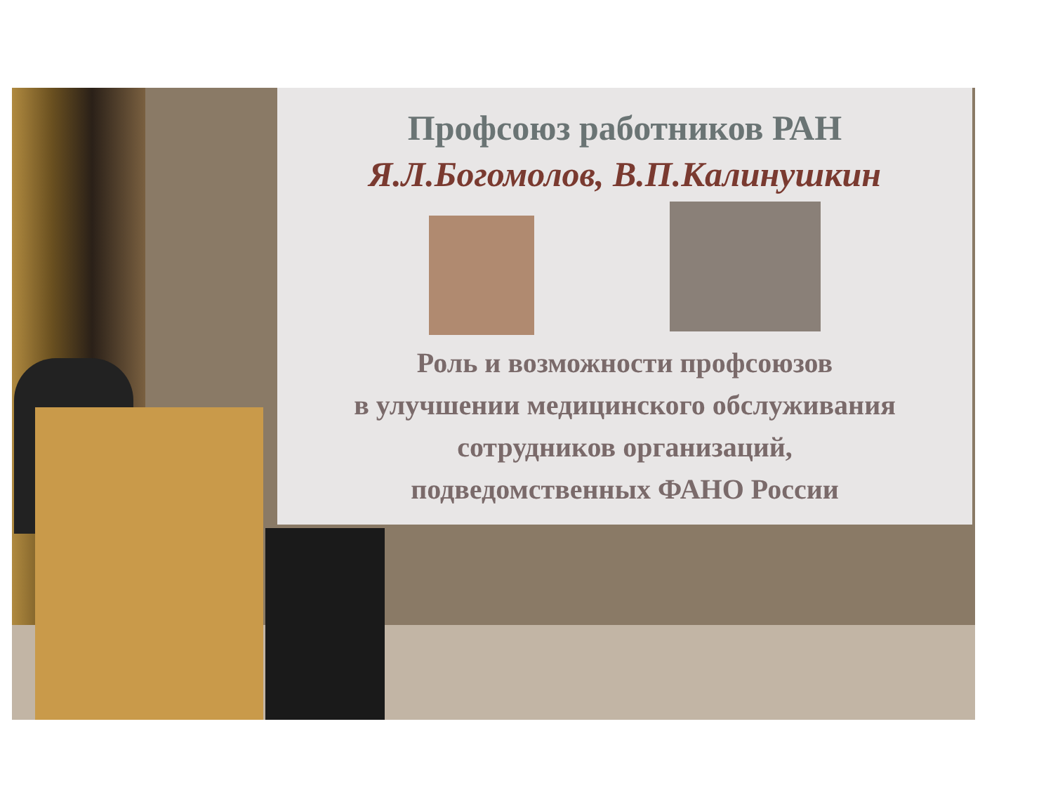Профсоюз работников РАН
Я.Л.Богомолов, В.П.Калинушкин
Роль и возможности профсоюзов
в улучшении медицинского обслуживания
сотрудников организаций,
подведомственных ФАНО России